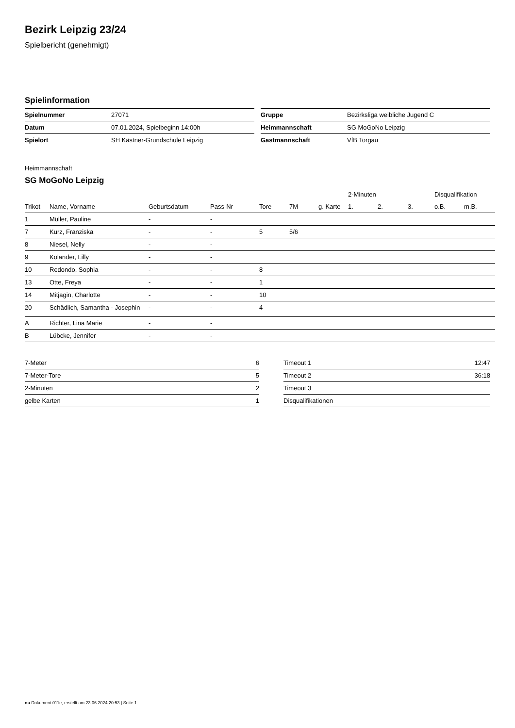Bezirk Leipzig 23/24
Spielbericht (genehmigt)
Spielinformation
| Spielnummer | 27071 |
| Datum | 07.01.2024, Spielbeginn 14:00h |
| Spielort | SH Kästner-Grundschule Leipzig |
| Gruppe | Bezirksliga weibliche Jugend C |
| Heimmannschaft | SG MoGoNo Leipzig |
| Gastmannschaft | VfB Torgau |
Heimmannschaft
SG MoGoNo Leipzig
| | | | | | | | 2-Minuten | | | Disqualifikation | |
| --- | --- | --- | --- | --- | --- | --- | --- | --- | --- | --- | --- |
| Trikot | Name, Vorname | Geburtsdatum | Pass-Nr | Tore | 7M | g. Karte | 1. | 2. | 3. | o.B. | m.B. |
| 1 | Müller, Pauline | - | - | | | | | | | | |
| 7 | Kurz, Franziska | - | - | 5 | 5/6 | | | | | | |
| 8 | Niesel, Nelly | - | - | | | | | | | | |
| 9 | Kolander, Lilly | - | - | | | | | | | | |
| 10 | Redondo, Sophia | - | - | 8 | | | | | | | |
| 13 | Otte, Freya | - | - | 1 | | | | | | | |
| 14 | Mitjagin, Charlotte | - | - | 10 | | | | | | | |
| 20 | Schädlich, Samantha - Josephin | - | - | 4 | | | | | | | |
| A | Richter, Lina Marie | - | - | | | | | | | | |
| B | Lübcke, Jennifer | - | - | | | | | | | | |
| 7-Meter | 6 |
| 7-Meter-Tore | 5 |
| 2-Minuten | 2 |
| gelbe Karten | 1 |
| Timeout 1 | 12:47 |
| Timeout 2 | 36:18 |
| Timeout 3 | |
| Disqualifikationen | |
nu.Dokument 011e, erstellt am 23.06.2024 20:53 | Seite 1